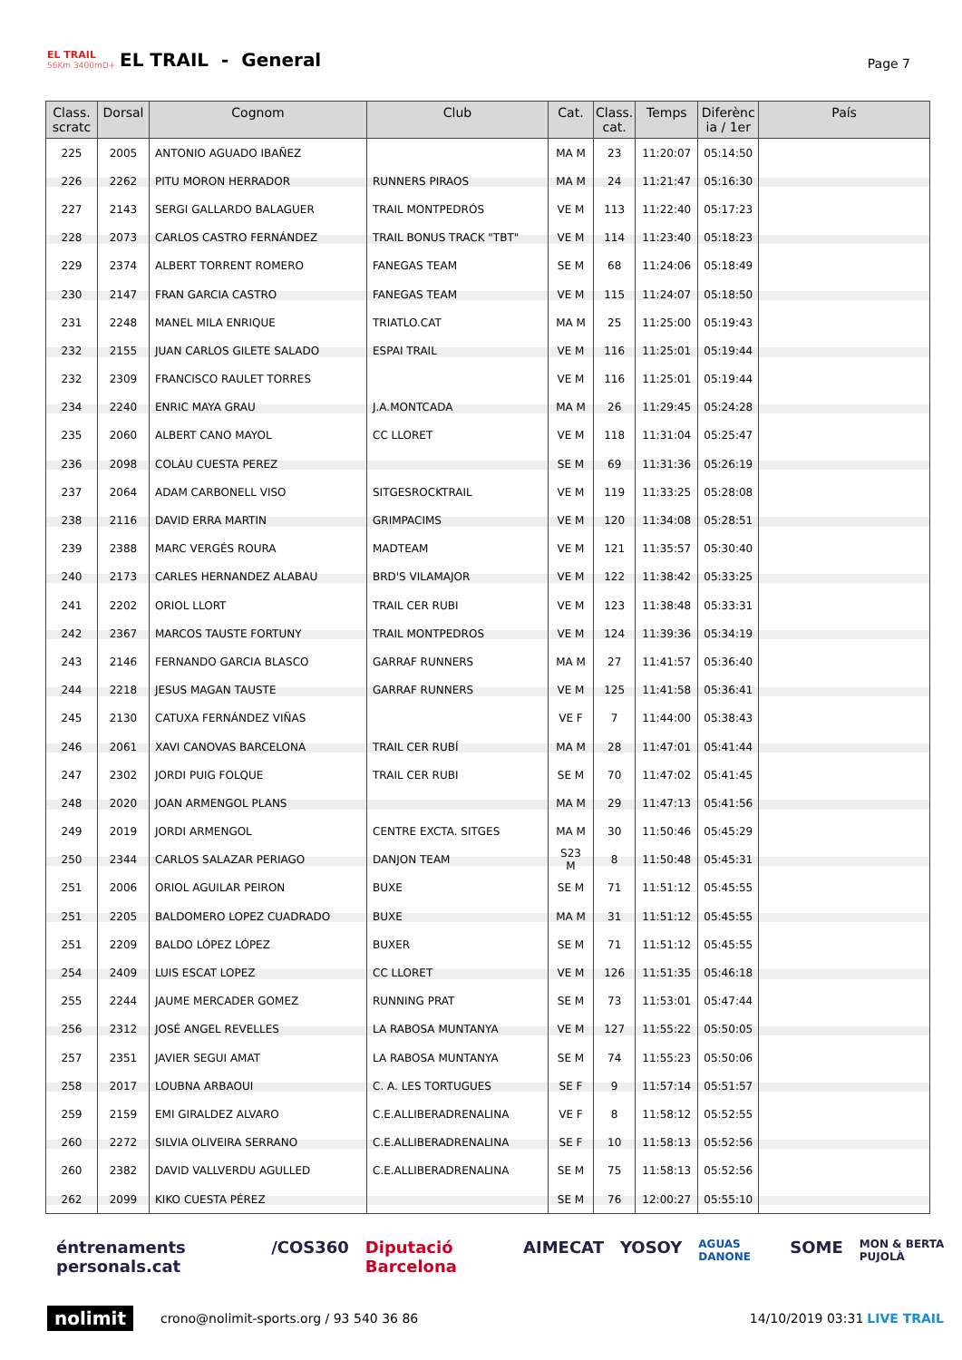EL TRAIL
56Km 3400mD+
EL TRAIL - General
Page 7
| Class. scratc | Dorsal | Cognom | Club | Cat. | Class. cat. | Temps | Diferènc ia / 1er | País |
| --- | --- | --- | --- | --- | --- | --- | --- | --- |
| 225 | 2005 | ANTONIO AGUADO IBAÑEZ | | MA M | 23 | 11:20:07 | 05:14:50 | |
| 226 | 2262 | PITU MORON HERRADOR | RUNNERS PIRAOS | MA M | 24 | 11:21:47 | 05:16:30 | |
| 227 | 2143 | SERGI GALLARDO BALAGUER | TRAIL MONTPEDRÓS | VE M | 113 | 11:22:40 | 05:17:23 | |
| 228 | 2073 | CARLOS CASTRO FERNÁNDEZ | TRAIL BONUS TRACK "TBT" | VE M | 114 | 11:23:40 | 05:18:23 | |
| 229 | 2374 | ALBERT TORRENT ROMERO | FANEGAS TEAM | SE M | 68 | 11:24:06 | 05:18:49 | |
| 230 | 2147 | FRAN GARCIA CASTRO | FANEGAS TEAM | VE M | 115 | 11:24:07 | 05:18:50 | |
| 231 | 2248 | MANEL MILA ENRIQUE | TRIATLO.CAT | MA M | 25 | 11:25:00 | 05:19:43 | |
| 232 | 2155 | JUAN CARLOS GILETE SALADO | ESPAI TRAIL | VE M | 116 | 11:25:01 | 05:19:44 | |
| 232 | 2309 | FRANCISCO RAULET TORRES | | VE M | 116 | 11:25:01 | 05:19:44 | |
| 234 | 2240 | ENRIC MAYA GRAU | J.A.MONTCADA | MA M | 26 | 11:29:45 | 05:24:28 | |
| 235 | 2060 | ALBERT CANO MAYOL | CC LLORET | VE M | 118 | 11:31:04 | 05:25:47 | |
| 236 | 2098 | COLAU CUESTA PEREZ | | SE M | 69 | 11:31:36 | 05:26:19 | |
| 237 | 2064 | ADAM CARBONELL VISO | SITGESROCKTRAIL | VE M | 119 | 11:33:25 | 05:28:08 | |
| 238 | 2116 | DAVID ERRA MARTIN | GRIMPACIMS | VE M | 120 | 11:34:08 | 05:28:51 | |
| 239 | 2388 | MARC VERGÉS ROURA | MADTEAM | VE M | 121 | 11:35:57 | 05:30:40 | |
| 240 | 2173 | CARLES HERNANDEZ ALABAU | BRD'S VILAMAJOR | VE M | 122 | 11:38:42 | 05:33:25 | |
| 241 | 2202 | ORIOL LLORT | TRAIL CER RUBI | VE M | 123 | 11:38:48 | 05:33:31 | |
| 242 | 2367 | MARCOS TAUSTE FORTUNY | TRAIL MONTPEDROS | VE M | 124 | 11:39:36 | 05:34:19 | |
| 243 | 2146 | FERNANDO GARCIA BLASCO | GARRAF RUNNERS | MA M | 27 | 11:41:57 | 05:36:40 | |
| 244 | 2218 | JESUS MAGAN TAUSTE | GARRAF RUNNERS | VE M | 125 | 11:41:58 | 05:36:41 | |
| 245 | 2130 | CATUXA FERNÁNDEZ VIÑAS | | VE F | 7 | 11:44:00 | 05:38:43 | |
| 246 | 2061 | XAVI CANOVAS BARCELONA | TRAIL CER RUBÍ | MA M | 28 | 11:47:01 | 05:41:44 | |
| 247 | 2302 | JORDI PUIG FOLQUE | TRAIL CER RUBI | SE M | 70 | 11:47:02 | 05:41:45 | |
| 248 | 2020 | JOAN ARMENGOL PLANS | | MA M | 29 | 11:47:13 | 05:41:56 | |
| 249 | 2019 | JORDI ARMENGOL | CENTRE EXCTA. SITGES | MA M | 30 | 11:50:46 | 05:45:29 | |
| 250 | 2344 | CARLOS SALAZAR PERIAGO | DANJON TEAM | S23 M | 8 | 11:50:48 | 05:45:31 | |
| 251 | 2006 | ORIOL AGUILAR PEIRON | BUXE | SE M | 71 | 11:51:12 | 05:45:55 | |
| 251 | 2205 | BALDOMERO LOPEZ CUADRADO | BUXE | MA M | 31 | 11:51:12 | 05:45:55 | |
| 251 | 2209 | BALDO LÓPEZ LÓPEZ | BUXER | SE M | 71 | 11:51:12 | 05:45:55 | |
| 254 | 2409 | LUIS ESCAT LOPEZ | CC LLORET | VE M | 126 | 11:51:35 | 05:46:18 | |
| 255 | 2244 | JAUME MERCADER GOMEZ | RUNNING PRAT | SE M | 73 | 11:53:01 | 05:47:44 | |
| 256 | 2312 | JOSÉ ANGEL REVELLES | LA RABOSA MUNTANYA | VE M | 127 | 11:55:22 | 05:50:05 | |
| 257 | 2351 | JAVIER SEGUI AMAT | LA RABOSA MUNTANYA | SE M | 74 | 11:55:23 | 05:50:06 | |
| 258 | 2017 | LOUBNA ARBAOUI | C. A. LES TORTUGUES | SE F | 9 | 11:57:14 | 05:51:57 | |
| 259 | 2159 | EMI GIRALDEZ ALVARO | C.E.ALLIBERADRENALINA | VE F | 8 | 11:58:12 | 05:52:55 | |
| 260 | 2272 | SILVIA OLIVEIRA SERRANO | C.E.ALLIBERADRENALINA | SE F | 10 | 11:58:13 | 05:52:56 | |
| 260 | 2382 | DAVID VALLVERDU AGULLED | C.E.ALLIBERADRENALINA | SE M | 75 | 11:58:13 | 05:52:56 | |
| 262 | 2099 | KIKO CUESTA PÉREZ | | SE M | 76 | 12:00:27 | 05:55:10 | |
éntrenaments personals.cat /COS360 Diputació Barcelona AIMECAT YOSOY AGUAS DANONE SOME MON & BERTA PUJOLÀ
nolimit crono@nolimit-sports.org / 93 540 36 86 14/10/2019 03:31 LIVE TRAIL